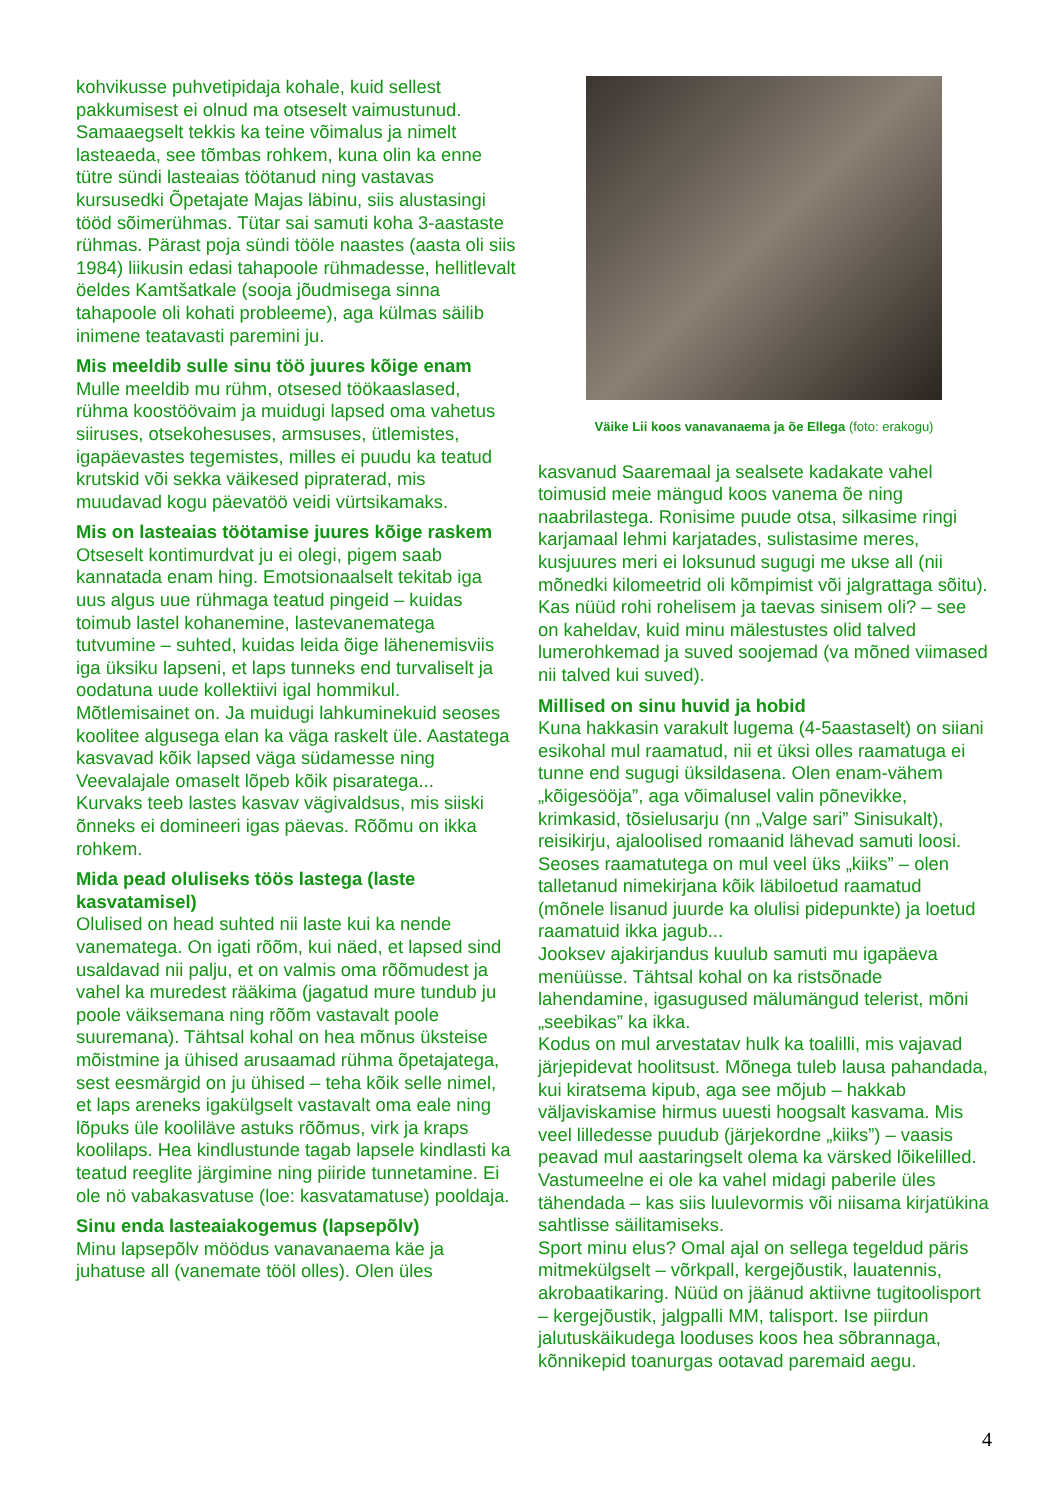kohvikusse puhvetipidaja kohale, kuid sellest pakkumisest ei olnud ma otseselt vaimustunud. Samaaegselt tekkis ka teine võimalus ja nimelt lasteaeda, see tõmbas rohkem, kuna olin ka enne tütre sündi lasteaias töötanud ning vastavas kursusedki Õpetajate Majas läbinu, siis alustasingi tööd sõimerühmas. Tütar sai samuti koha 3-aastaste rühmas. Pärast poja sündi tööle naastes (aasta oli siis 1984) liikusin edasi tahapoole rühmadesse, hellitlevalt öeldes Kamtšatkale (sooja jõudmisega sinna tahapoole oli kohati probleeme), aga külmas säilib inimene teatavasti paremini ju.
Mis meeldib sulle sinu töö juures kõige enam
Mulle meeldib mu rühm, otsesed töökaaslased, rühma koostöövaim ja muidugi lapsed oma vahetus siiruses, otsekohesuses, armsuses, ütlemistes, igapäevastes tegemistes, milles ei puudu ka teatud krutskid või sekka väikesed pipraterad, mis muudavad kogu päevatöö veidi vürtsikamaks.
Mis on lasteaias töötamise juures kõige raskem
Otseselt kontimurdvat ju ei olegi, pigem saab kannatada enam hing. Emotsionaalselt tekitab iga uus algus uue rühmaga teatud pingeid – kuidas toimub lastel kohanemine, lastevanematega tutvumine – suhted, kuidas leida õige lähenemisviis iga üksiku lapseni, et laps tunneks end turvaliselt ja oodatuna uude kollektiivi igal hommikul. Mõtlemisainet on. Ja muidugi lahkuminekuid seoses koolitee algusega elan ka väga raskelt üle. Aastatega kasvavad kõik lapsed väga südamesse ning Veevalajale omaselt lõpeb kõik pisaratega...
Kurvaks teeb lastes kasvav vägivaldsus, mis siiski õnneks ei domineeri igas päevas. Rõõmu on ikka rohkem.
Mida pead oluliseks töös lastega (laste kasvatamisel)
Olulised on head suhted nii laste kui ka nende vanematega. On igati rõõm, kui näed, et lapsed sind usaldavad nii palju, et on valmis oma rõõmudest ja vahel ka muredest rääkima (jagatud mure tundub ju poole väiksemana ning rõõm vastavalt poole suuremana). Tähtsal kohal on hea mõnus üksteise mõistmine ja ühised arusaamad rühma õpetajatega, sest eesmärgid on ju ühised – teha kõik selle nimel, et laps areneks igakülgselt vastavalt oma eale ning lõpuks üle kooliläve astuks rõõmus, virk ja kraps koolilaps. Hea kindlustunde tagab lapsele kindlasti ka teatud reeglite järgimine ning piiride tunnetamine. Ei ole nö vabakasvatuse (loe: kasvatamatuse) pooldaja.
Sinu enda lasteaiakogemus (lapsepõlv)
Minu lapsepõlv möödus vanavanaema käe ja juhatuse all (vanemate tööl olles). Olen üles
Väike Lii koos vanavanaema ja õe Ellega (foto: erakogu)
kasvanud Saaremaal ja sealsete kadakate vahel toimusid meie mängud koos vanema õe ning naabrilastega. Ronisime puude otsa, silkasime ringi karjamaal lehmi karjatades, sulistasime meres, kusjuures meri ei loksunud sugugi me ukse all (nii mõnedki kilomeetrid oli kõmpimist või jalgrattaga sõitu). Kas nüüd rohi rohelisem ja taevas sinisem oli? – see on kaheldav, kuid minu mälestustes olid talved lumerohkemad ja suved soojemad (va mõned viimased nii talved kui suved).
Millised on sinu huvid ja hobid
Kuna hakkasin varakult lugema (4-5aastaselt) on siiani esikohal mul raamatud, nii et üksi olles raamatuga ei tunne end sugugi üksildasena. Olen enam-vähem „kõigesööja”, aga võimalusel valin põnevikke, krimkasid, tõsielusarju (nn „Valge sari” Sinisukalt), reisikirju, ajaloolised romaanid lähevad samuti loosi. Seoses raamatutega on mul veel üks „kiiks” – olen talletanud nimekirjana kõik läbiloetud raamatud (mõnele lisanud juurde ka olulisi pidepunkte) ja loetud raamatuid ikka jagub...
Jooksev ajakirjandus kuulub samuti mu igapäeva menüüsse. Tähtsal kohal on ka ristsõnade lahendamine, igasugused mälumängud telerist, mõni „seebikas” ka ikka.
Kodus on mul arvestatav hulk ka toalilli, mis vajavad järjepidevat hoolitsust. Mõnega tuleb lausa pahandada, kui kiratsema kipub, aga see mõjub – hakkab väljaviskamise hirmus uuesti hoogsalt kasvama. Mis veel lilledesse puudub (järjekordne „kiiks”) – vaasis peavad mul aastaringselt olema ka värsked lõikelilled.
Vastumeelne ei ole ka vahel midagi paberile üles tähendada – kas siis luulevormis või niisama kirjatükina sahtlisse säilitamiseks.
Sport minu elus? Omal ajal on sellega tegeldud päris mitmekülgselt – võrkpall, kergejõustik, lauatennis, akrobaatikaring. Nüüd on jäänud aktiivne tugitoolisport – kergejõustik, jalgpalli MM, talisport. Ise piirdun jalutuskäikudega looduses koos hea sõbrannaga, kõnnikepid toanurgas ootavad paremaid aegu.
4